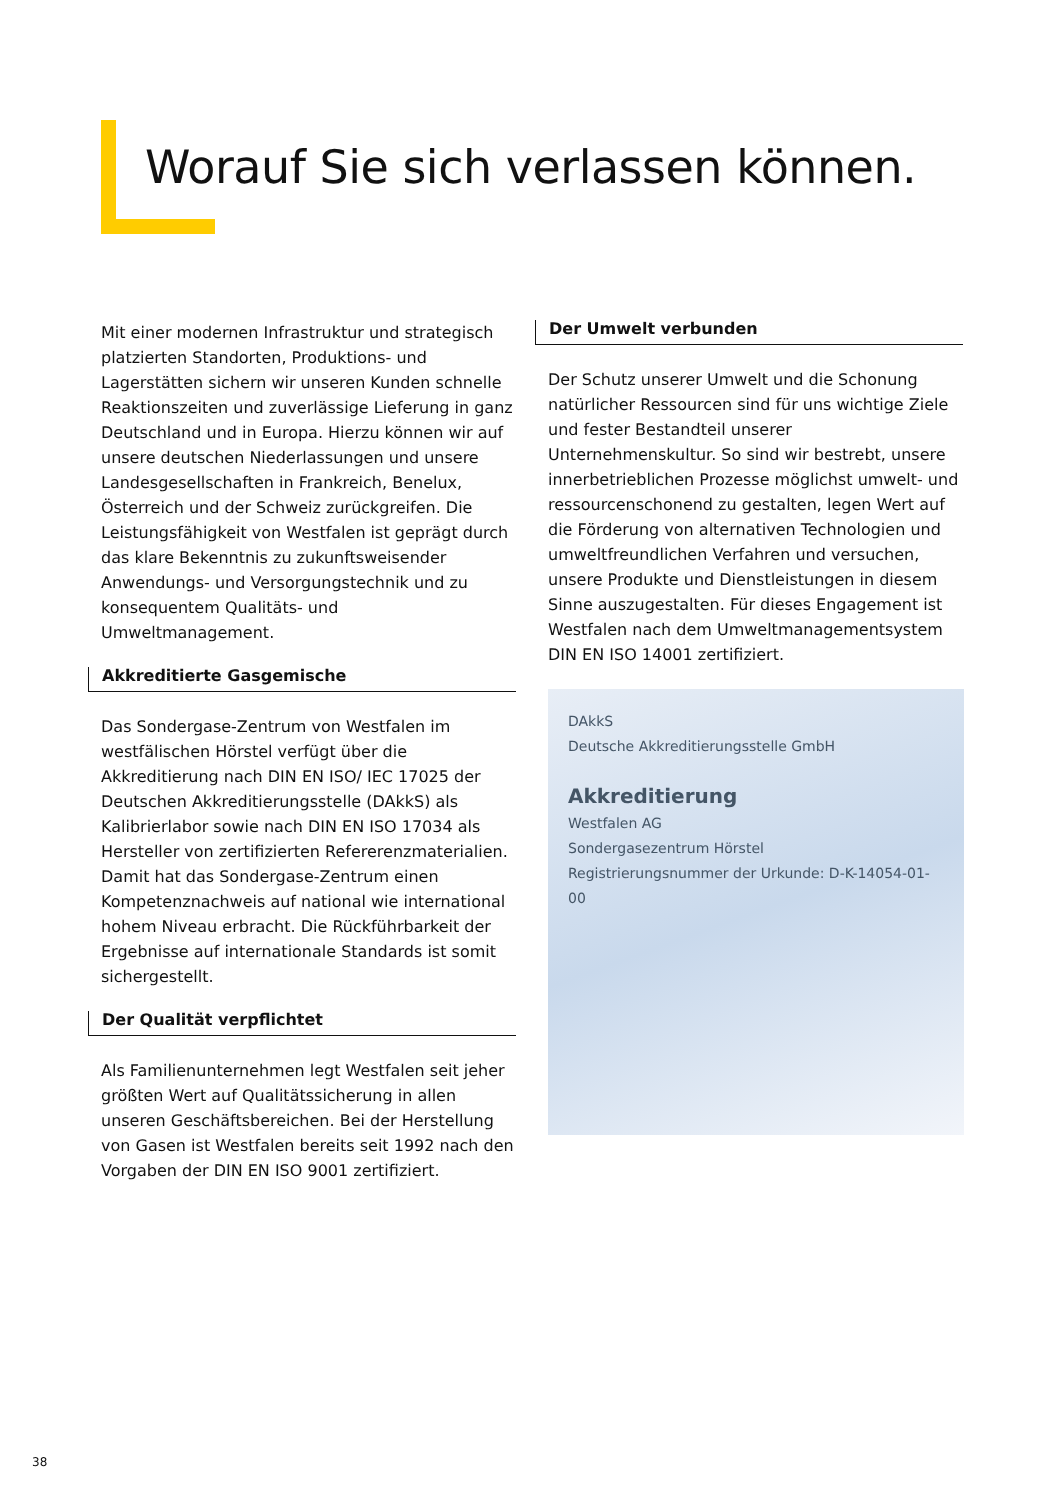Worauf Sie sich verlassen können.
Mit einer modernen Infrastruktur und strategisch platzierten Standorten, Produktions- und Lagerstätten sichern wir unseren Kunden schnelle Reaktionszeiten und zuverlässige Lieferung in ganz Deutschland und in Europa. Hierzu können wir auf unsere deutschen Niederlassungen und unsere Landesgesellschaften in Frankreich, Benelux, Österreich und der Schweiz zurückgreifen. Die Leistungsfähigkeit von Westfalen ist geprägt durch das klare Bekenntnis zu zukunftsweisender Anwendungs- und Versorgungstechnik und zu konsequentem Qualitäts- und Umweltmanagement.
Akkreditierte Gasgemische
Das Sondergase-Zentrum von Westfalen im westfälischen Hörstel verfügt über die Akkreditierung nach DIN EN ISO/ IEC 17025 der Deutschen Akkreditierungsstelle (DAkkS) als Kalibrierlabor sowie nach DIN EN ISO 17034 als Hersteller von zertifizierten Refererenzmaterialien. Damit hat das Sondergase-Zentrum einen Kompetenznachweis auf national wie international hohem Niveau erbracht. Die Rückführbarkeit der Ergebnisse auf internationale Standards ist somit sichergestellt.
Der Qualität verpflichtet
Als Familienunternehmen legt Westfalen seit jeher größten Wert auf Qualitätssicherung in allen unseren Geschäftsbereichen. Bei der Herstellung von Gasen ist Westfalen bereits seit 1992 nach den Vorgaben der DIN EN ISO 9001 zertifiziert.
Der Umwelt verbunden
Der Schutz unserer Umwelt und die Schonung natürlicher Ressourcen sind für uns wichtige Ziele und fester Bestandteil unserer Unternehmenskultur. So sind wir bestrebt, unsere innerbetrieblichen Prozesse möglichst umwelt- und ressourcenschonend zu gestalten, legen Wert auf die Förderung von alternativen Technologien und umweltfreundlichen Verfahren und versuchen, unsere Produkte und Dienstleistungen in diesem Sinne auszugestalten. Für dieses Engagement ist Westfalen nach dem Umweltmanagementsystem DIN EN ISO 14001 zertifiziert.
DAkkS
Deutsche Akkreditierungsstelle GmbH
Akkreditierung
Westfalen AG
Sondergasezentrum Hörstel
Registrierungsnummer der Urkunde: D-K-14054-01-00
38